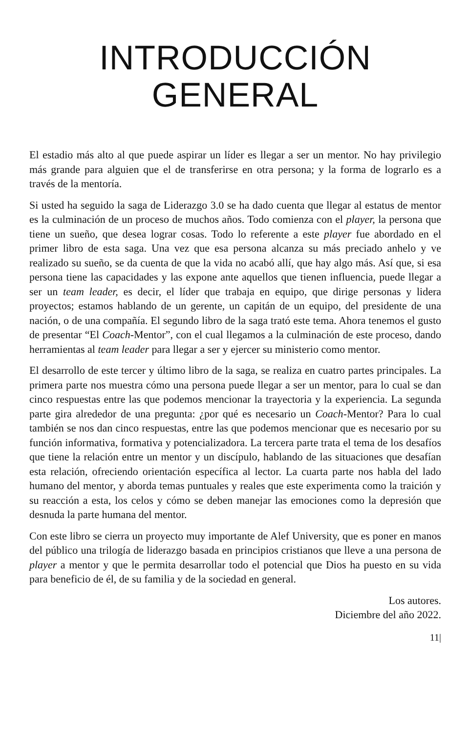INTRODUCCIÓN
GENERAL
El estadio más alto al que puede aspirar un líder es llegar a ser un mentor. No hay privilegio más grande para alguien que el de transferirse en otra persona; y la forma de lograrlo es a través de la mentoría.
Si usted ha seguido la saga de Liderazgo 3.0 se ha dado cuenta que llegar al estatus de mentor es la culminación de un proceso de muchos años. Todo comienza con el player, la persona que tiene un sueño, que desea lograr cosas. Todo lo referente a este player fue abordado en el primer libro de esta saga. Una vez que esa persona alcanza su más preciado anhelo y ve realizado su sueño, se da cuenta de que la vida no acabó allí, que hay algo más. Así que, si esa persona tiene las capacidades y las expone ante aquellos que tienen influencia, puede llegar a ser un team leader, es decir, el líder que trabaja en equipo, que dirige personas y lidera proyectos; estamos hablando de un gerente, un capitán de un equipo, del presidente de una nación, o de una compañía. El segundo libro de la saga trató este tema. Ahora tenemos el gusto de presentar “El Coach-Mentor”, con el cual llegamos a la culminación de este proceso, dando herramientas al team leader para llegar a ser y ejercer su ministerio como mentor.
El desarrollo de este tercer y último libro de la saga, se realiza en cuatro partes principales. La primera parte nos muestra cómo una persona puede llegar a ser un mentor, para lo cual se dan cinco respuestas entre las que podemos mencionar la trayectoria y la experiencia. La segunda parte gira alrededor de una pregunta: ¿por qué es necesario un Coach-Mentor? Para lo cual también se nos dan cinco respuestas, entre las que podemos mencionar que es necesario por su función informativa, formativa y potencializadora. La tercera parte trata el tema de los desafíos que tiene la relación entre un mentor y un discípulo, hablando de las situaciones que desafían esta relación, ofreciendo orientación específica al lector. La cuarta parte nos habla del lado humano del mentor, y aborda temas puntuales y reales que este experimenta como la traición y su reacción a esta, los celos y cómo se deben manejar las emociones como la depresión que desnuda la parte humana del mentor.
Con este libro se cierra un proyecto muy importante de Alef University, que es poner en manos del público una trilogía de liderazgo basada en principios cristianos que lleve a una persona de player a mentor y que le permita desarrollar todo el potencial que Dios ha puesto en su vida para beneficio de él, de su familia y de la sociedad en general.
Los autores.
Diciembre del año 2022.
11|